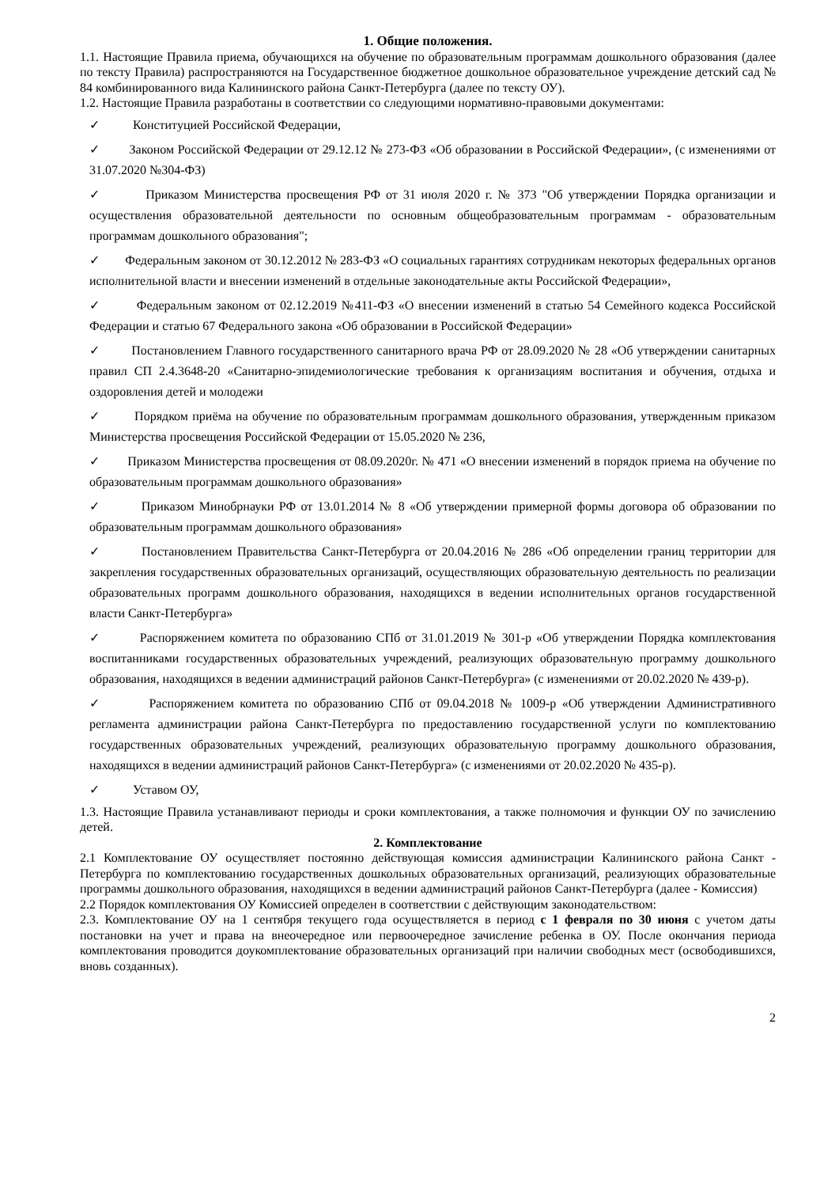1. Общие положения.
1.1. Настоящие Правила приема, обучающихся на обучение по образовательным программам дошкольного образования (далее по тексту Правила) распространяются на Государственное бюджетное дошкольное образовательное учреждение детский сад № 84 комбинированного вида Калининского района Санкт-Петербурга (далее по тексту ОУ).
1.2. Настоящие Правила разработаны в соответствии со следующими нормативно-правовыми документами:
✓ Конституцией Российской Федерации,
✓ Законом Российской Федерации от 29.12.12 № 273-ФЗ «Об образовании в Российской Федерации», (с изменениями от 31.07.2020 №304-ФЗ)
✓ Приказом Министерства просвещения РФ от 31 июля 2020 г. № 373 "Об утверждении Порядка организации и осуществления образовательной деятельности по основным общеобразовательным программам - образовательным программам дошкольного образования";
✓ Федеральным законом от 30.12.2012 № 283-ФЗ «О социальных гарантиях сотрудникам некоторых федеральных органов исполнительной власти и внесении изменений в отдельные законодательные акты Российской Федерации»,
✓ Федеральным законом от 02.12.2019 №411-ФЗ «О внесении изменений в статью 54 Семейного кодекса Российской Федерации и статью 67 Федерального закона «Об образовании в Российской Федерации»
✓ Постановлением Главного государственного санитарного врача РФ от 28.09.2020 № 28 «Об утверждении санитарных правил СП 2.4.3648-20 «Санитарно-эпидемиологические требования к организациям воспитания и обучения, отдыха и оздоровления детей и молодежи
✓ Порядком приёма на обучение по образовательным программам дошкольного образования, утвержденным приказом Министерства просвещения Российской Федерации от 15.05.2020 № 236,
✓ Приказом Министерства просвещения от 08.09.2020г. № 471 «О внесении изменений в порядок приема на обучение по образовательным программам дошкольного образования»
✓ Приказом Минобрнауки РФ от 13.01.2014 № 8 «Об утверждении примерной формы договора об образовании по образовательным программам дошкольного образования»
✓ Постановлением Правительства Санкт-Петербурга от 20.04.2016 № 286 «Об определении границ территории для закрепления государственных образовательных организаций, осуществляющих образовательную деятельность по реализации образовательных программ дошкольного образования, находящихся в ведении исполнительных органов государственной власти Санкт-Петербурга»
✓ Распоряжением комитета по образованию СПб от 31.01.2019 № 301-р «Об утверждении Порядка комплектования воспитанниками государственных образовательных учреждений, реализующих образовательную программу дошкольного образования, находящихся в ведении администраций районов Санкт-Петербурга» (с изменениями от 20.02.2020 № 439-р).
✓ Распоряжением комитета по образованию СПб от 09.04.2018 № 1009-р «Об утверждении Административного регламента администрации района Санкт-Петербурга по предоставлению государственной услуги по комплектованию государственных образовательных учреждений, реализующих образовательную программу дошкольного образования, находящихся в ведении администраций районов Санкт-Петербурга» (с изменениями от 20.02.2020 № 435-р).
✓ Уставом ОУ,
1.3. Настоящие Правила устанавливают периоды и сроки комплектования, а также полномочия и функции ОУ по зачислению детей.
2. Комплектование
2.1 Комплектование ОУ осуществляет постоянно действующая комиссия администрации Калининского района Санкт - Петербурга по комплектованию государственных дошкольных образовательных организаций, реализующих образовательные программы дошкольного образования, находящихся в ведении администраций районов Санкт-Петербурга (далее - Комиссия)
2.2 Порядок комплектования ОУ Комиссией определен в соответствии с действующим законодательством:
2.3. Комплектование ОУ на 1 сентября текущего года осуществляется в период с 1 февраля по 30 июня с учетом даты постановки на учет и права на внеочередное или первоочередное зачисление ребенка в ОУ. После окончания периода комплектования проводится доукомплектование образовательных организаций при наличии свободных мест (освободившихся, вновь созданных).
2